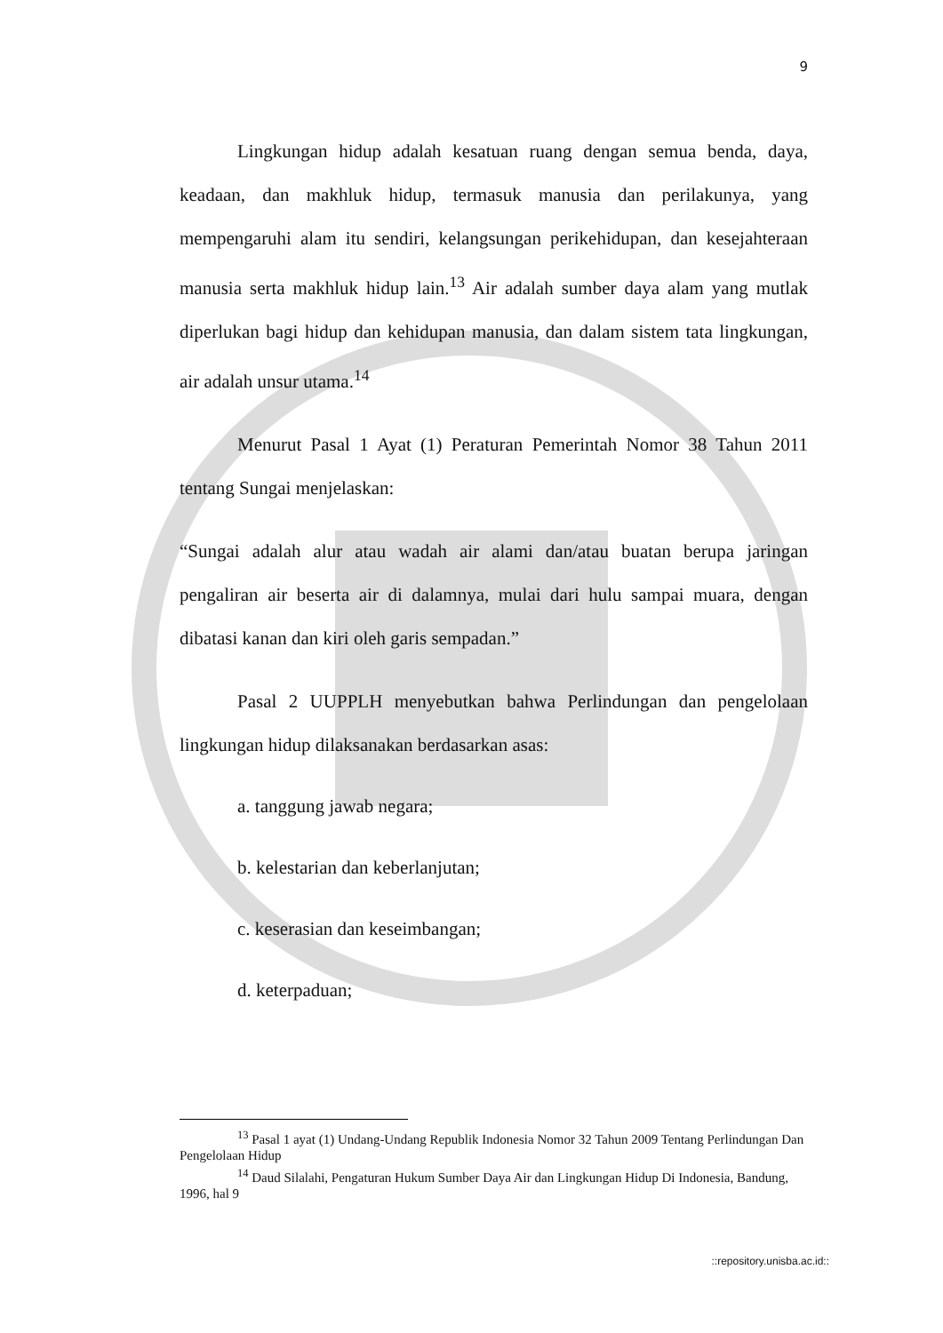9
Lingkungan hidup adalah kesatuan ruang dengan semua benda, daya, keadaan, dan makhluk hidup, termasuk manusia dan perilakunya, yang mempengaruhi alam itu sendiri, kelangsungan perikehidupan, dan kesejahteraan manusia serta makhluk hidup lain.<sup>13</sup> Air adalah sumber daya alam yang mutlak diperlukan bagi hidup dan kehidupan manusia, dan dalam sistem tata lingkungan, air adalah unsur utama.<sup>14</sup>
Menurut Pasal 1 Ayat (1) Peraturan Pemerintah Nomor 38 Tahun 2011 tentang Sungai menjelaskan:
“Sungai adalah alur atau wadah air alami dan/atau buatan berupa jaringan pengaliran air beserta air di dalamnya, mulai dari hulu sampai muara, dengan dibatasi kanan dan kiri oleh garis sempadan.”
Pasal 2 UUPPLH menyebutkan bahwa Perlindungan dan pengelolaan lingkungan hidup dilaksanakan berdasarkan asas:
a. tanggung jawab negara;
b. kelestarian dan keberlanjutan;
c. keserasian dan keseimbangan;
d. keterpaduan;
<sup>13</sup> Pasal 1 ayat (1) Undang-Undang Republik Indonesia Nomor 32 Tahun 2009 Tentang Perlindungan Dan Pengelolaan Hidup
<sup>14</sup> Daud Silalahi, Pengaturan Hukum Sumber Daya Air dan Lingkungan Hidup Di Indonesia, Bandung, 1996, hal 9
::repository.unisba.ac.id::